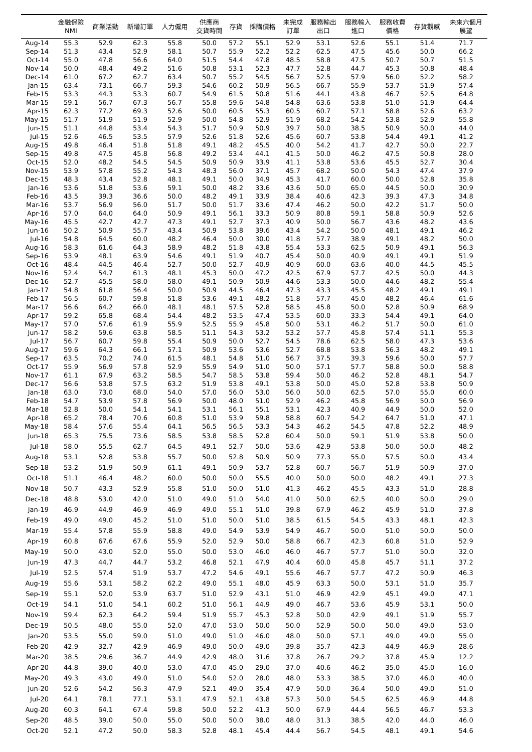| | 金融保險 NMI | 商業活動 | 新增訂單 | 人力僱用 | 供應商 交貨時間 | 存貨 | 採購價格 | 未完成 訂單 | 服務輸出 出口 | 服務輸入 進口 | 服務收費 價格 | 存貨觀感 | 未來六個月 展望 |
| --- | --- | --- | --- | --- | --- | --- | --- | --- | --- | --- | --- | --- | --- |
| Aug-14 | 55.3 | 52.9 | 62.3 | 55.8 | 50.0 | 57.2 | 55.1 | 52.9 | 53.1 | 52.6 | 55.1 | 51.4 | 71.7 |
| Sep-14 | 51.3 | 43.4 | 52.9 | 58.1 | 50.7 | 55.9 | 52.2 | 52.2 | 62.5 | 47.5 | 45.6 | 50.0 | 66.2 |
| Oct-14 | 55.0 | 47.8 | 56.6 | 64.0 | 51.5 | 54.4 | 47.8 | 48.5 | 58.8 | 47.5 | 50.7 | 50.7 | 51.5 |
| Nov-14 | 50.0 | 48.4 | 49.2 | 51.6 | 50.8 | 53.1 | 52.3 | 47.7 | 52.8 | 44.7 | 45.3 | 50.8 | 48.4 |
| Dec-14 | 61.0 | 67.2 | 62.7 | 63.4 | 50.7 | 55.2 | 54.5 | 56.7 | 52.5 | 57.9 | 56.0 | 52.2 | 58.2 |
| Jan-15 | 63.4 | 73.1 | 66.7 | 59.3 | 54.6 | 60.2 | 50.9 | 56.5 | 66.7 | 55.9 | 53.7 | 51.9 | 57.4 |
| Feb-15 | 53.3 | 44.3 | 53.3 | 60.7 | 54.9 | 61.5 | 50.8 | 51.6 | 44.1 | 43.8 | 46.7 | 52.5 | 64.8 |
| Mar-15 | 59.1 | 56.7 | 67.3 | 56.7 | 55.8 | 59.6 | 54.8 | 54.8 | 63.6 | 53.8 | 51.0 | 51.9 | 64.4 |
| Apr-15 | 62.3 | 77.2 | 69.3 | 52.6 | 50.0 | 60.5 | 55.3 | 60.5 | 60.7 | 57.1 | 58.8 | 52.6 | 63.2 |
| May-15 | 51.7 | 51.9 | 51.9 | 52.9 | 50.0 | 54.8 | 52.9 | 51.9 | 68.2 | 54.2 | 53.8 | 52.9 | 55.8 |
| Jun-15 | 51.1 | 44.8 | 53.4 | 54.3 | 51.7 | 50.9 | 50.9 | 39.7 | 50.0 | 38.5 | 50.9 | 50.0 | 44.0 |
| Jul-15 | 52.6 | 46.5 | 53.5 | 57.9 | 52.6 | 51.8 | 52.6 | 45.6 | 60.7 | 53.8 | 54.4 | 49.1 | 41.2 |
| Aug-15 | 49.8 | 46.4 | 51.8 | 51.8 | 49.1 | 48.2 | 45.5 | 40.0 | 54.2 | 41.7 | 42.7 | 50.0 | 22.7 |
| Sep-15 | 49.8 | 47.5 | 45.8 | 56.8 | 49.2 | 53.4 | 44.1 | 41.5 | 50.0 | 46.2 | 47.5 | 50.8 | 28.0 |
| Oct-15 | 52.0 | 48.2 | 54.5 | 54.5 | 50.9 | 50.9 | 33.9 | 41.1 | 53.8 | 53.6 | 45.5 | 52.7 | 30.4 |
| Nov-15 | 53.9 | 57.8 | 55.2 | 54.3 | 48.3 | 56.0 | 37.1 | 45.7 | 68.2 | 50.0 | 54.3 | 47.4 | 37.9 |
| Dec-15 | 48.3 | 43.4 | 52.8 | 48.1 | 49.1 | 50.0 | 34.9 | 45.3 | 41.7 | 60.0 | 50.0 | 52.8 | 35.8 |
| Jan-16 | 53.6 | 51.8 | 53.6 | 59.1 | 50.0 | 48.2 | 33.6 | 43.6 | 50.0 | 65.0 | 44.5 | 50.0 | 30.9 |
| Feb-16 | 43.5 | 39.3 | 36.6 | 50.0 | 48.2 | 49.1 | 33.9 | 38.4 | 40.6 | 42.3 | 39.3 | 47.3 | 34.8 |
| Mar-16 | 53.7 | 56.9 | 56.0 | 51.7 | 50.0 | 51.7 | 33.6 | 47.4 | 46.2 | 50.0 | 42.2 | 51.7 | 50.0 |
| Apr-16 | 57.0 | 64.0 | 64.0 | 50.9 | 49.1 | 56.1 | 33.3 | 50.9 | 80.8 | 59.1 | 58.8 | 50.9 | 52.6 |
| May-16 | 45.5 | 42.7 | 42.7 | 47.3 | 49.1 | 52.7 | 37.3 | 40.9 | 50.0 | 56.7 | 43.6 | 48.2 | 43.6 |
| Jun-16 | 50.2 | 50.9 | 55.7 | 43.4 | 50.9 | 53.8 | 39.6 | 43.4 | 54.2 | 50.0 | 48.1 | 49.1 | 46.2 |
| Jul-16 | 54.8 | 64.5 | 60.0 | 48.2 | 46.4 | 50.0 | 30.0 | 41.8 | 57.7 | 38.9 | 49.1 | 48.2 | 50.0 |
| Aug-16 | 58.3 | 61.6 | 64.3 | 58.9 | 48.2 | 51.8 | 43.8 | 55.4 | 53.3 | 62.5 | 50.9 | 49.1 | 56.3 |
| Sep-16 | 53.9 | 48.1 | 63.9 | 54.6 | 49.1 | 51.9 | 40.7 | 45.4 | 50.0 | 40.9 | 49.1 | 49.1 | 51.9 |
| Oct-16 | 48.4 | 44.5 | 46.4 | 52.7 | 50.0 | 52.7 | 40.9 | 40.9 | 60.0 | 63.6 | 40.0 | 44.5 | 45.5 |
| Nov-16 | 52.4 | 54.7 | 61.3 | 48.1 | 45.3 | 50.0 | 47.2 | 42.5 | 67.9 | 57.7 | 42.5 | 50.0 | 44.3 |
| Dec-16 | 52.7 | 45.5 | 58.0 | 58.0 | 49.1 | 50.9 | 50.9 | 44.6 | 53.3 | 50.0 | 44.6 | 48.2 | 55.4 |
| Jan-17 | 54.8 | 61.8 | 56.4 | 50.0 | 50.9 | 44.5 | 46.4 | 47.3 | 43.3 | 45.5 | 48.2 | 49.1 | 49.1 |
| Feb-17 | 56.5 | 60.7 | 59.8 | 51.8 | 53.6 | 49.1 | 48.2 | 51.8 | 57.7 | 45.0 | 48.2 | 46.4 | 61.6 |
| Mar-17 | 56.6 | 64.2 | 66.0 | 48.1 | 48.1 | 57.5 | 52.8 | 58.5 | 45.8 | 50.0 | 52.8 | 50.9 | 68.9 |
| Apr-17 | 59.2 | 65.8 | 68.4 | 54.4 | 48.2 | 53.5 | 47.4 | 53.5 | 60.0 | 33.3 | 54.4 | 49.1 | 64.0 |
| May-17 | 57.0 | 57.6 | 61.9 | 55.9 | 52.5 | 55.9 | 45.8 | 50.0 | 53.1 | 46.2 | 51.7 | 50.0 | 61.0 |
| Jun-17 | 58.2 | 59.6 | 63.8 | 58.5 | 51.1 | 54.3 | 53.2 | 53.2 | 57.7 | 45.8 | 57.4 | 51.1 | 55.3 |
| Jul-17 | 56.7 | 60.7 | 59.8 | 55.4 | 50.9 | 50.0 | 52.7 | 54.5 | 78.6 | 62.5 | 58.0 | 47.3 | 53.6 |
| Aug-17 | 59.6 | 64.3 | 66.1 | 57.1 | 50.9 | 53.6 | 53.6 | 52.7 | 68.8 | 53.8 | 56.3 | 48.2 | 49.1 |
| Sep-17 | 63.5 | 70.2 | 74.0 | 61.5 | 48.1 | 54.8 | 51.0 | 56.7 | 37.5 | 39.3 | 59.6 | 50.0 | 57.7 |
| Oct-17 | 55.9 | 56.9 | 57.8 | 52.9 | 55.9 | 54.9 | 51.0 | 50.0 | 57.1 | 57.7 | 58.8 | 50.0 | 58.8 |
| Nov-17 | 61.1 | 67.9 | 63.2 | 58.5 | 54.7 | 58.5 | 53.8 | 59.4 | 50.0 | 46.2 | 52.8 | 48.1 | 54.7 |
| Dec-17 | 56.6 | 53.8 | 57.5 | 63.2 | 51.9 | 53.8 | 49.1 | 53.8 | 50.0 | 45.0 | 52.8 | 53.8 | 50.9 |
| Jan-18 | 63.0 | 73.0 | 68.0 | 54.0 | 57.0 | 56.0 | 53.0 | 56.0 | 50.0 | 62.5 | 57.0 | 55.0 | 60.0 |
| Feb-18 | 54.7 | 53.9 | 57.8 | 56.9 | 50.0 | 48.0 | 51.0 | 52.9 | 46.2 | 45.8 | 56.9 | 50.0 | 56.9 |
| Mar-18 | 52.8 | 50.0 | 54.1 | 54.1 | 53.1 | 56.1 | 55.1 | 53.1 | 42.3 | 40.9 | 44.9 | 50.0 | 52.0 |
| Apr-18 | 65.2 | 78.4 | 70.6 | 60.8 | 51.0 | 53.9 | 59.8 | 58.8 | 60.7 | 54.2 | 64.7 | 51.0 | 47.1 |
| May-18 | 58.4 | 57.6 | 55.4 | 64.1 | 56.5 | 56.5 | 53.3 | 54.3 | 46.2 | 54.5 | 47.8 | 52.2 | 48.9 |
| Jun-18 | 65.3 | 75.5 | 73.6 | 58.5 | 53.8 | 58.5 | 52.8 | 60.4 | 50.0 | 59.1 | 51.9 | 53.8 | 50.0 |
| Jul-18 | 58.0 | 55.5 | 62.7 | 64.5 | 49.1 | 52.7 | 50.0 | 53.6 | 42.9 | 53.8 | 50.0 | 50.0 | 48.2 |
| Aug-18 | 53.1 | 52.8 | 53.8 | 55.7 | 50.0 | 52.8 | 50.9 | 50.9 | 77.3 | 55.0 | 57.5 | 50.0 | 43.4 |
| Sep-18 | 53.2 | 51.9 | 50.9 | 61.1 | 49.1 | 50.9 | 53.7 | 52.8 | 60.7 | 56.7 | 51.9 | 50.9 | 37.0 |
| Oct-18 | 51.1 | 46.4 | 48.2 | 60.0 | 50.0 | 50.0 | 55.5 | 40.0 | 50.0 | 50.0 | 48.2 | 49.1 | 27.3 |
| Nov-18 | 50.7 | 43.3 | 52.9 | 55.8 | 51.0 | 50.0 | 51.0 | 41.3 | 46.2 | 45.5 | 43.3 | 51.0 | 28.8 |
| Dec-18 | 48.8 | 53.0 | 42.0 | 51.0 | 49.0 | 51.0 | 54.0 | 41.0 | 50.0 | 62.5 | 40.0 | 50.0 | 29.0 |
| Jan-19 | 46.9 | 44.9 | 46.9 | 46.9 | 49.0 | 55.1 | 51.0 | 39.8 | 67.9 | 46.2 | 45.9 | 51.0 | 37.8 |
| Feb-19 | 49.0 | 49.0 | 45.2 | 51.0 | 51.0 | 50.0 | 51.0 | 38.5 | 61.5 | 54.5 | 43.3 | 48.1 | 42.3 |
| Mar-19 | 55.4 | 57.8 | 55.9 | 58.8 | 49.0 | 54.9 | 53.9 | 54.9 | 46.7 | 50.0 | 51.0 | 50.0 | 50.0 |
| Apr-19 | 60.8 | 67.6 | 67.6 | 55.9 | 52.0 | 52.9 | 50.0 | 58.8 | 66.7 | 42.3 | 60.8 | 51.0 | 52.9 |
| May-19 | 50.0 | 43.0 | 52.0 | 55.0 | 50.0 | 53.0 | 46.0 | 46.0 | 46.7 | 57.7 | 51.0 | 50.0 | 32.0 |
| Jun-19 | 47.3 | 44.7 | 44.7 | 53.2 | 46.8 | 52.1 | 47.9 | 40.4 | 60.0 | 45.8 | 45.7 | 51.1 | 37.2 |
| Jul-19 | 52.5 | 57.4 | 51.9 | 53.7 | 47.2 | 54.6 | 49.1 | 55.6 | 46.7 | 57.7 | 47.2 | 50.9 | 46.3 |
| Aug-19 | 55.6 | 53.1 | 58.2 | 62.2 | 49.0 | 55.1 | 48.0 | 45.9 | 63.3 | 50.0 | 53.1 | 51.0 | 35.7 |
| Sep-19 | 55.1 | 52.0 | 53.9 | 63.7 | 51.0 | 52.9 | 43.1 | 51.0 | 46.9 | 42.9 | 45.1 | 49.0 | 47.1 |
| Oct-19 | 54.1 | 51.0 | 54.1 | 60.2 | 51.0 | 56.1 | 44.9 | 49.0 | 46.7 | 53.6 | 45.9 | 53.1 | 50.0 |
| Nov-19 | 59.4 | 62.3 | 64.2 | 59.4 | 51.9 | 55.7 | 45.3 | 52.8 | 50.0 | 42.9 | 49.1 | 51.9 | 55.7 |
| Dec-19 | 50.5 | 48.0 | 55.0 | 52.0 | 47.0 | 53.0 | 50.0 | 50.0 | 52.9 | 50.0 | 50.0 | 49.0 | 53.0 |
| Jan-20 | 53.5 | 55.0 | 59.0 | 51.0 | 49.0 | 51.0 | 46.0 | 48.0 | 50.0 | 57.1 | 49.0 | 49.0 | 55.0 |
| Feb-20 | 42.9 | 32.7 | 42.9 | 46.9 | 49.0 | 50.0 | 49.0 | 39.8 | 35.7 | 42.3 | 44.9 | 46.9 | 28.6 |
| Mar-20 | 38.5 | 29.6 | 36.7 | 44.9 | 42.9 | 48.0 | 31.6 | 37.8 | 26.7 | 29.2 | 37.8 | 45.9 | 12.2 |
| Apr-20 | 44.8 | 39.0 | 40.0 | 53.0 | 47.0 | 45.0 | 29.0 | 37.0 | 40.6 | 46.2 | 35.0 | 45.0 | 16.0 |
| May-20 | 49.3 | 43.0 | 49.0 | 51.0 | 54.0 | 52.0 | 28.0 | 48.0 | 53.3 | 38.5 | 37.0 | 46.0 | 40.0 |
| Jun-20 | 52.6 | 54.2 | 56.3 | 47.9 | 52.1 | 49.0 | 35.4 | 47.9 | 50.0 | 36.4 | 50.0 | 49.0 | 51.0 |
| Jul-20 | 64.1 | 78.1 | 77.1 | 53.1 | 47.9 | 52.1 | 43.8 | 57.3 | 50.0 | 54.5 | 62.5 | 46.9 | 44.8 |
| Aug-20 | 60.3 | 64.1 | 67.4 | 59.8 | 50.0 | 52.2 | 41.3 | 50.0 | 67.9 | 44.4 | 56.5 | 46.7 | 53.3 |
| Sep-20 | 48.5 | 39.0 | 50.0 | 55.0 | 50.0 | 50.0 | 38.0 | 48.0 | 31.3 | 38.5 | 42.0 | 44.0 | 46.0 |
| Oct-20 | 52.1 | 47.2 | 50.0 | 58.3 | 52.8 | 48.1 | 45.4 | 44.4 | 56.7 | 54.5 | 48.1 | 49.1 | 54.6 |